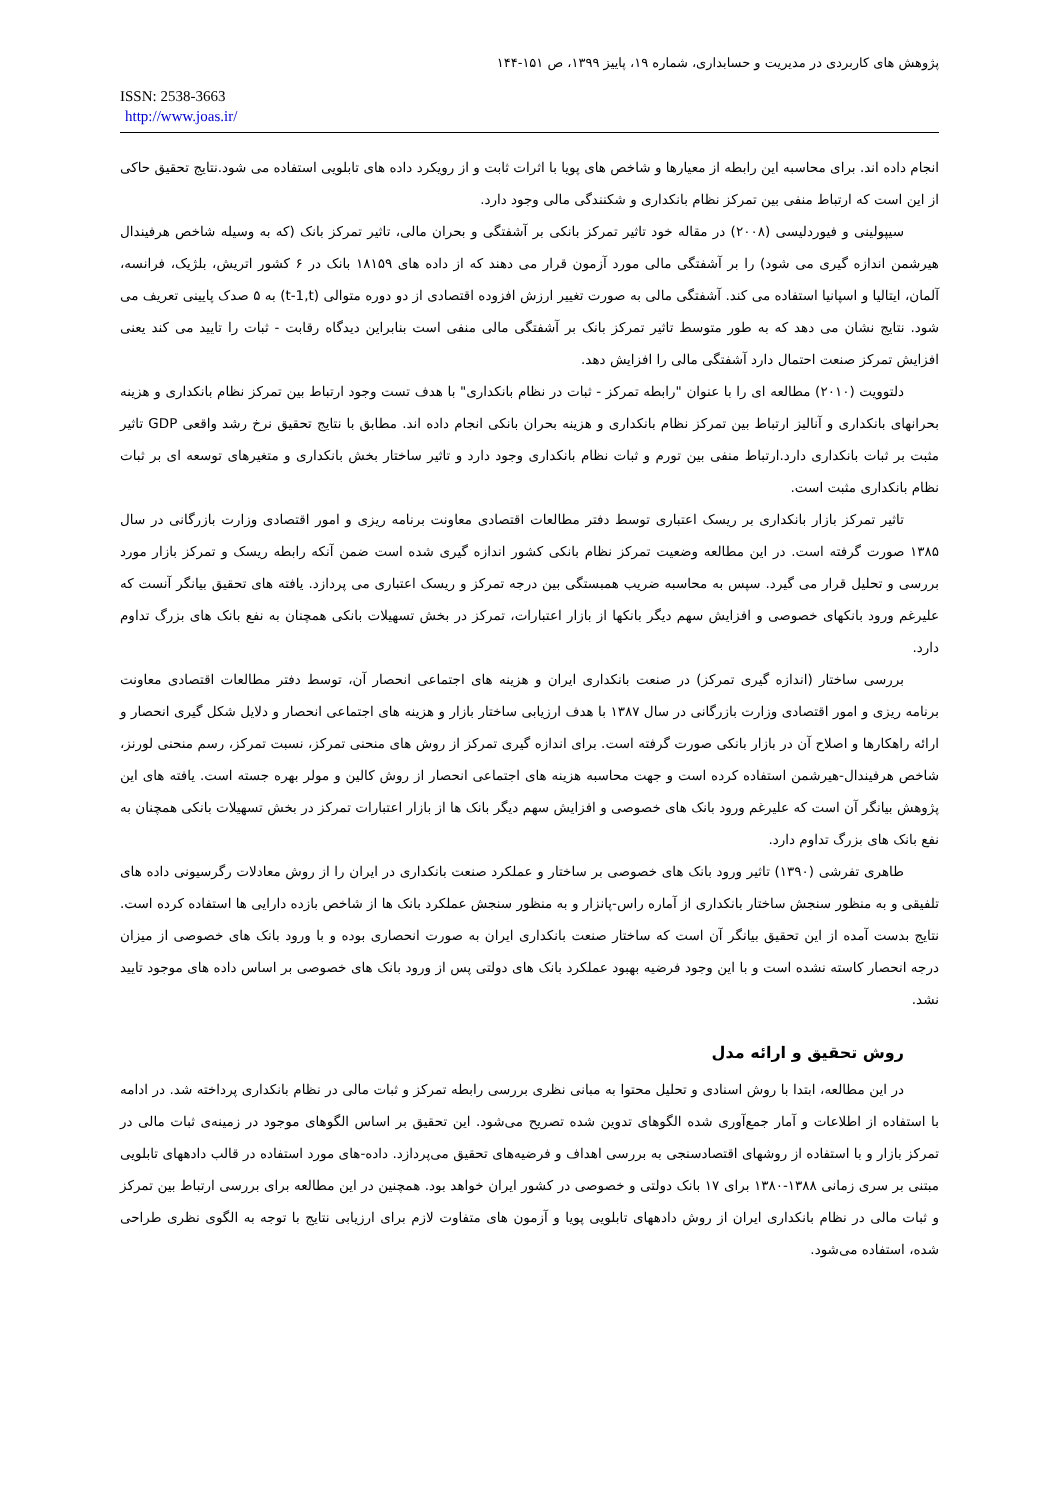پژوهش های کاربردی در مدیریت و حسابداری، شماره ۱۹، پاییز ۱۳۹۹، ص ۱۵۱-۱۴۴
ISSN: 2538-3663
http://www.joas.ir/
انجام داده اند. برای محاسبه این رابطه از معیارها و شاخص های پویا با اثرات ثابت و از رویکرد داده های تابلویی استفاده می شود.نتایج تحقیق حاکی از این است که ارتباط منفی بین تمرکز نظام بانکداری و شکنندگی مالی وجود دارد.
سیپولینی و فیوردلیسی (۲۰۰۸) در مقاله خود تاثیر تمرکز بانکی بر آشفتگی و بحران مالی، تاثیر تمرکز بانک (که به وسیله شاخص هرفیندال هیرشمن اندازه گیری می شود) را بر آشفتگی مالی مورد آزمون قرار می دهند که از داده های ۱۸۱۵۹ بانک در ۶ کشور اتریش، بلژیک، فرانسه، آلمان، ایتالیا و اسپانیا استفاده می کند. آشفتگی مالی به صورت تغییر ارزش افزوده اقتصادی از دو دوره متوالی (t-1,t) به ۵ صدک پایینی تعریف می شود. نتایج نشان می دهد که به طور متوسط تاثیر تمرکز بانک بر آشفتگی مالی منفی است بنابراین دیدگاه رقابت - ثبات را تایید می کند یعنی افزایش تمرکز صنعت احتمال دارد آشفتگی مالی را افزایش دهد.
دلتوویت (۲۰۱۰) مطالعه ای را با عنوان "رابطه تمرکز - ثبات در نظام بانکداری" با هدف تست وجود ارتباط بین تمرکز نظام بانکداری و هزینه بحرانهای بانکداری و آنالیز ارتباط بین تمرکز نظام بانکداری و هزینه بحران بانکی انجام داده اند. مطابق با نتایج تحقیق نرخ رشد واقعی GDP تاثیر مثبت بر ثبات بانکداری دارد.ارتباط منفی بین تورم و ثبات نظام بانکداری وجود دارد و تاثیر ساختار بخش بانکداری و متغیرهای توسعه ای بر ثبات نظام بانکداری مثبت است.
تاثیر تمرکز بازار بانکداری بر ریسک اعتباری توسط دفتر مطالعات اقتصادی معاونت برنامه ریزی و امور اقتصادی وزارت بازرگانی در سال ۱۳۸۵ صورت گرفته است. در این مطالعه وضعیت تمرکز نظام بانکی کشور اندازه گیری شده است ضمن آنکه رابطه ریسک و تمرکز بازار مورد بررسی و تحلیل قرار می گیرد. سپس به محاسبه ضریب همبستگی بین درجه تمرکز و ریسک اعتباری می پردازد. یافته های تحقیق بیانگر آنست که علیرغم ورود بانکهای خصوصی و افزایش سهم دیگر بانکها از بازار اعتبارات، تمرکز در بخش تسهیلات بانکی همچنان به نفع بانک های بزرگ تداوم دارد.
بررسی ساختار (اندازه گیری تمرکز) در صنعت بانکداری ایران و هزینه های اجتماعی انحصار آن، توسط دفتر مطالعات اقتصادی معاونت برنامه ریزی و امور اقتصادی وزارت بازرگانی در سال ۱۳۸۷ با هدف ارزیابی ساختار بازار و هزینه های اجتماعی انحصار و دلایل شکل گیری انحصار و ارائه راهکارها و اصلاح آن در بازار بانکی صورت گرفته است. برای اندازه گیری تمرکز از روش های منحنی تمرکز، نسبت تمرکز، رسم منحنی لورنز، شاخص هرفیندال-هیرشمن استفاده کرده است و جهت محاسبه هزینه های اجتماعی انحصار از روش کالین و مولر بهره جسته است. یافته های این پژوهش بیانگر آن است که علیرغم ورود بانک های خصوصی و افزایش سهم دیگر بانک ها از بازار اعتبارات تمرکز در بخش تسهیلات بانکی همچنان به نفع بانک های بزرگ تداوم دارد.
طاهری تفرشی (۱۳۹۰) تاثیر ورود بانک های خصوصی بر ساختار و عملکرد صنعت بانکداری در ایران را از روش معادلات رگرسیونی داده های تلفیقی و به منظور سنجش ساختار بانکداری از آماره راس-پانزار و به منظور سنجش عملکرد بانک ها از شاخص بازده دارایی ها استفاده کرده است. نتایج بدست آمده از این تحقیق بیانگر آن است که ساختار صنعت بانکداری ایران به صورت انحصاری بوده و با ورود بانک های خصوصی از میزان درجه انحصار کاسته نشده است و با این وجود فرضیه بهبود عملکرد بانک های دولتی پس از ورود بانک های خصوصی بر اساس داده های موجود تایید نشد.
روش تحقیق و ارائه مدل
در این مطالعه، ابتدا با روش اسنادی و تحلیل محتوا به مبانی نظری بررسی رابطه تمرکز و ثبات مالی در نظام بانکداری پرداخته شد. در ادامه با استفاده از اطلاعات و آمار جمع‌آوری شده الگوهای تدوین شده تصریح می‌شود. این تحقیق بر اساس الگوهای موجود در زمینه‌ی ثبات مالی در تمرکز بازار و با استفاده از روشهای اقتصادسنجی به بررسی اهداف و فرضیه‌های تحقیق می‌پردازد. داده-های مورد استفاده در قالب دادههای تابلویی مبتنی بر سری زمانی ۱۳۸۸-۱۳۸۰ برای ۱۷ بانک دولتی و خصوصی در کشور ایران خواهد بود. همچنین در این مطالعه برای بررسی ارتباط بین تمرکز و ثبات مالی در نظام بانکداری ایران از روش دادههای تابلویی پویا و آزمون های متفاوت لازم برای ارزیابی نتایج با توجه به الگوی نظری طراحی شده، استفاده می‌شود.